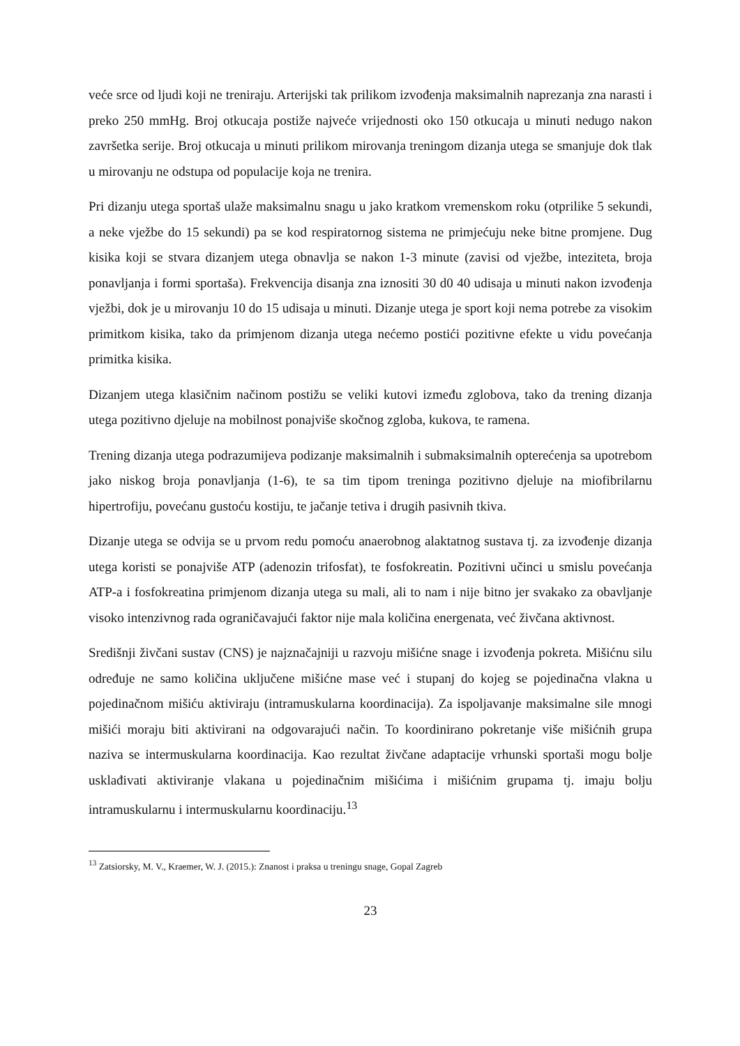veće srce od ljudi koji ne treniraju. Arterijski tak prilikom izvođenja maksimalnih naprezanja zna narasti i preko 250 mmHg. Broj otkucaja postiže najveće vrijednosti oko 150 otkucaja u minuti nedugo nakon završetka serije. Broj otkucaja u minuti prilikom mirovanja treningom dizanja utega se smanjuje dok tlak u mirovanju ne odstupa od populacije koja ne trenira.
Pri dizanju utega sportaš ulaže maksimalnu snagu u jako kratkom vremenskom roku (otprilike 5 sekundi, a neke vježbe do 15 sekundi) pa se kod respiratornog sistema ne primjećuju neke bitne promjene. Dug kisika koji se stvara dizanjem utega obnavlja se nakon 1-3 minute (zavisi od vježbe, inteziteta, broja ponavljanja i formi sportaša). Frekvencija disanja zna iznositi 30 d0 40 udisaja u minuti nakon izvođenja vježbi, dok je u mirovanju 10 do 15 udisaja u minuti. Dizanje utega je sport koji nema potrebe za visokim primitkom kisika, tako da primjenom dizanja utega nećemo postići pozitivne efekte u vidu povećanja primitka kisika.
Dizanjem utega klasičnim načinom postižu se veliki kutovi između zglobova, tako da trening dizanja utega pozitivno djeluje na mobilnost ponajviše skočnog zgloba, kukova, te ramena.
Trening dizanja utega podrazumijeva podizanje maksimalnih i submaksimalnih opterećenja sa upotrebom jako niskog broja ponavljanja (1-6), te sa tim tipom treninga pozitivno djeluje na miofibrilarnu hipertrofiju, povećanu gustoću kostiju, te jačanje tetiva i drugih pasivnih tkiva.
Dizanje utega se odvija se u prvom redu pomoću anaerobnog alaktatnog sustava tj. za izvođenje dizanja utega koristi se ponajviše ATP (adenozin trifosfat), te fosfokreatin. Pozitivni učinci u smislu povećanja ATP-a i fosfokreatina primjenom dizanja utega su mali, ali to nam i nije bitno jer svakako za obavljanje visoko intenzivnog rada ograničavajući faktor nije mala količina energenata, već živčana aktivnost.
Središnji živčani sustav (CNS) je najznačajniji u razvoju mišićne snage i izvođenja pokreta. Mišićnu silu određuje ne samo količina uključene mišićne mase već i stupanj do kojeg se pojedinačna vlakna u pojedinačnom mišiću aktiviraju (intramuskularna koordinacija). Za ispoljavanje maksimalne sile mnogi mišići moraju biti aktivirani na odgovarajući način. To koordinirano pokretanje više mišićnih grupa naziva se intermuskularna koordinacija. Kao rezultat živčane adaptacije vrhunski sportaši mogu bolje usklađivati aktiviranje vlakana u pojedinačnim mišićima i mišićnim grupama tj. imaju bolju intramuskularnu i intermuskularnu koordinaciju.<sup>13</sup>
<sup>13</sup> Zatsiorsky, M. V., Kraemer, W. J. (2015.): Znanost i praksa u treningu snage, Gopal Zagreb
23